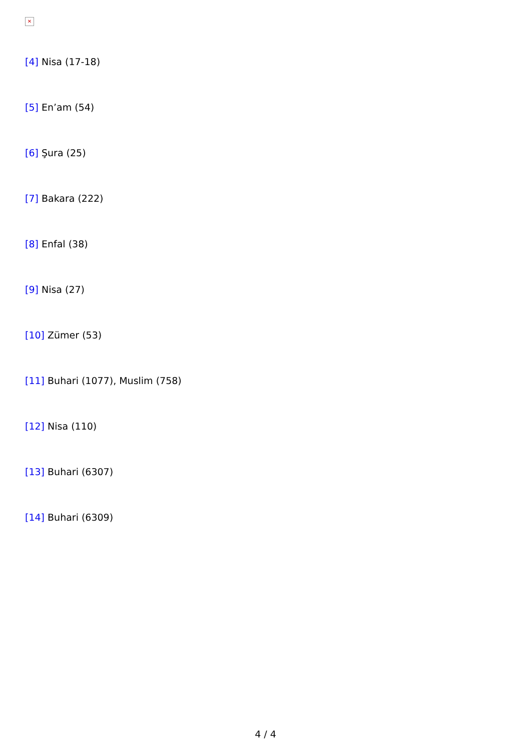✕
[4] Nisa (17-18)
[5] En’am (54)
[6] Şura (25)
[7] Bakara (222)
[8] Enfal (38)
[9] Nisa (27)
[10] Zümer (53)
[11] Buhari (1077), Muslim (758)
[12] Nisa (110)
[13] Buhari (6307)
[14] Buhari (6309)
4 / 4